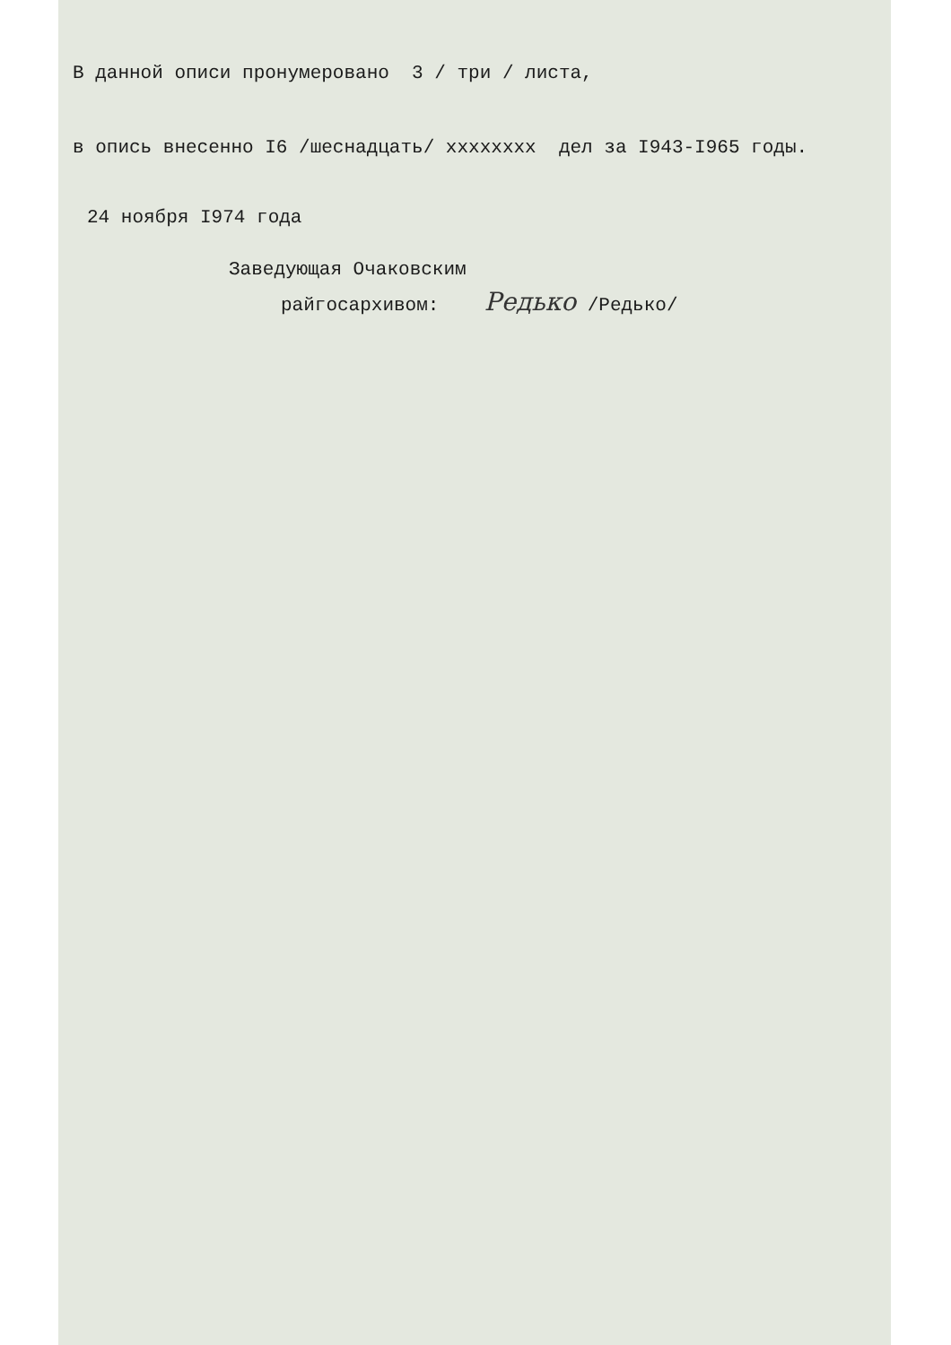В данной описи пронумеровано 3 / три / листа,
в опись внесенно I6 /шеснадцать/ xxxxxxxx дел за I943-I965 годы.
24 ноября I974 года
Заведующая Очаковским
райгосархивом: Редько /Редько/